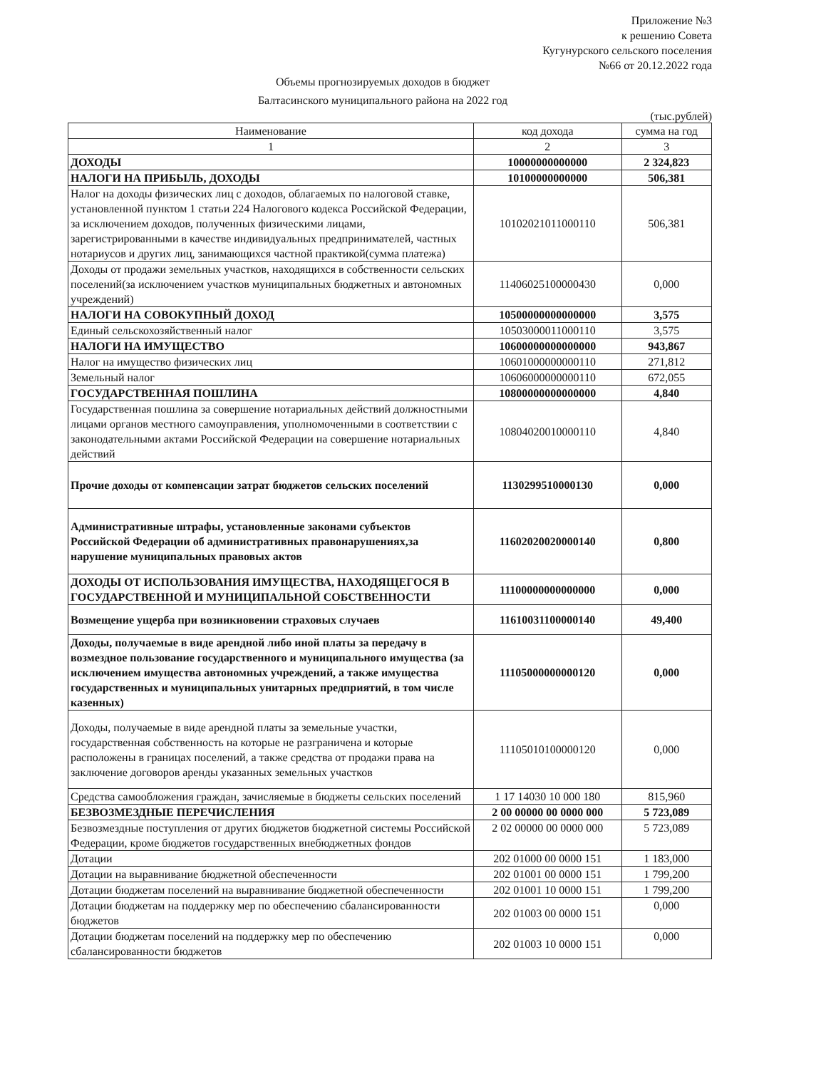Приложение №3
к решению Совета
Кугунурского сельского поселения
№66 от 20.12.2022 года
Объемы прогнозируемых доходов в бюджет
Балтасинского муниципального района на 2022 год
(тыс.рублей)
| Наименование | код дохода | сумма на год |
| --- | --- | --- |
| 1 | 2 | 3 |
| ДОХОДЫ | 10000000000000 | 2 324,823 |
| НАЛОГИ НА ПРИБЫЛЬ, ДОХОДЫ | 10100000000000 | 506,381 |
| Налог на доходы физических лиц с доходов, облагаемых по налоговой ставке, установленной пунктом 1 статьи 224 Налогового кодекса Российской Федерации, за исключением доходов, полученных физическими лицами, зарегистрированными в качестве индивидуальных предпринимателей, частных нотариусов и других лиц, занимающихся частной практикой(сумма платежа) | 10102021011000110 | 506,381 |
| Доходы от продажи земельных участков, находящихся в собственности сельских поселений(за исключением участков муниципальных бюджетных и автономных учреждений) | 11406025100000430 | 0,000 |
| НАЛОГИ НА СОВОКУПНЫЙ ДОХОД | 10500000000000000 | 3,575 |
| Единый сельскохозяйственный налог | 10503000011000110 | 3,575 |
| НАЛОГИ НА ИМУЩЕСТВО | 10600000000000000 | 943,867 |
| Налог на имущество физических лиц | 10601000000000110 | 271,812 |
| Земельный налог | 10606000000000110 | 672,055 |
| ГОСУДАРСТВЕННАЯ ПОШЛИНА | 10800000000000000 | 4,840 |
| Государственная пошлина за совершение нотариальных действий должностными лицами органов местного самоуправления, уполномоченными в соответствии с законодательными актами Российской Федерации на совершение нотариальных действий | 10804020010000110 | 4,840 |
| Прочие доходы от компенсации затрат бюджетов сельских поселений | 11302995100001З0 | 0,000 |
| Административные штрафы, установленные законами субъектов Российской Федерации об административных правонарушениях,за нарушение муниципальных правовых актов | 11602020020000140 | 0,800 |
| ДОХОДЫ ОТ ИСПОЛЬЗОВАНИЯ ИМУЩЕСТВА, НАХОДЯЩЕГОСЯ В ГОСУДАРСТВЕННОЙ И МУНИЦИПАЛЬНОЙ СОБСТВЕННОСТИ | 11100000000000000 | 0,000 |
| Возмещение ущерба при возникновении страховых случаев | 11610031100000140 | 49,400 |
| Доходы, получаемые в виде арендной либо иной платы за передачу в возмездное пользование государственного и муниципального имущества (за исключением имущества автономных учреждений, а также имущества государственных и муниципальных унитарных предприятий, в том числе казенных) | 11105000000000120 | 0,000 |
| Доходы, получаемые в виде арендной платы за земельные участки, государственная собственность на которые не разграничена и которые расположены в границах поселений, а также средства от продажи права на заключение договоров аренды указанных земельных участков | 11105010100000120 | 0,000 |
| Средства самообложения граждан, зачисляемые в бюджеты сельских поселений | 1 17 14030 10 000 180 | 815,960 |
| БЕЗВОЗМЕЗДНЫЕ ПЕРЕЧИСЛЕНИЯ | 2 00 00000 00 0000 000 | 5 723,089 |
| Безвозмездные поступления от других бюджетов бюджетной системы Российской Федерации, кроме бюджетов государственных внебюджетных фондов | 2 02 00000 00 0000 000 | 5 723,089 |
| Дотации | 202 01000 00 0000 151 | 1 183,000 |
| Дотации на выравнивание бюджетной обеспеченности | 202 01001 00 0000 151 | 1 799,200 |
| Дотации бюджетам поселений на выравнивание бюджетной обеспеченности | 202 01001 10 0000 151 | 1 799,200 |
| Дотации бюджетам на поддержку мер по обеспечению сбалансированности бюджетов | 202 01003 00 0000 151 | 0,000 |
| Дотации бюджетам поселений на поддержку мер по обеспечению сбалансированности бюджетов | 202 01003 10 0000 151 | 0,000 |